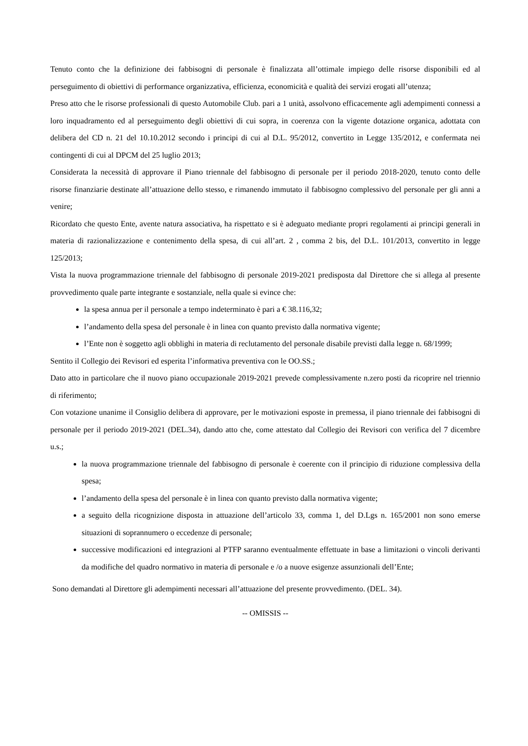Tenuto conto che la definizione dei fabbisogni di personale è finalizzata all’ottimale impiego delle risorse disponibili ed al perseguimento di obiettivi di performance organizzativa, efficienza, economicità e qualità dei servizi erogati all’utenza;
Preso atto che le risorse professionali di questo Automobile Club. pari a 1 unità, assolvono efficacemente agli adempimenti connessi a loro inquadramento ed al perseguimento degli obiettivi di cui sopra, in coerenza con la vigente dotazione organica, adottata con delibera del CD n. 21 del 10.10.2012 secondo i principi di cui al D.L. 95/2012, convertito in Legge 135/2012, e confermata nei contingenti di cui al DPCM del 25 luglio 2013;
Considerata la necessità di approvare il Piano triennale del fabbisogno di personale per il periodo 2018-2020, tenuto conto delle risorse finanziarie destinate all’attuazione dello stesso, e rimanendo immutato il fabbisogno complessivo del personale per gli anni a venire;
Ricordato che questo Ente, avente natura associativa, ha rispettato e si è adeguato mediante propri regolamenti ai principi generali in materia di razionalizzazione e contenimento della spesa, di cui all’art. 2 , comma 2 bis, del D.L. 101/2013, convertito in legge 125/2013;
Vista la nuova programmazione triennale del fabbisogno di personale 2019-2021 predisposta dal Direttore che si allega al presente provvedimento quale parte integrante e sostanziale, nella quale si evince che:
la spesa annua per il personale a tempo indeterminato è pari a € 38.116,32;
l’andamento della spesa del personale è in linea con quanto previsto dalla normativa vigente;
l’Ente non è soggetto agli obblighi in materia di reclutamento del personale disabile previsti dalla legge n. 68/1999;
Sentito il Collegio dei Revisori ed esperita l’informativa preventiva con le OO.SS.;
Dato atto in particolare che il nuovo piano occupazionale 2019-2021 prevede complessivamente n.zero posti da ricoprire nel triennio di riferimento;
Con votazione unanime il Consiglio delibera di approvare, per le motivazioni esposte in premessa, il piano triennale dei fabbisogni di personale per il periodo 2019-2021 (DEL.34), dando atto che, come attestato dal Collegio dei Revisori con verifica del 7 dicembre u.s.;
la nuova programmazione triennale del fabbisogno di personale è coerente con il principio di riduzione complessiva della spesa;
l’andamento della spesa del personale è in linea con quanto previsto dalla normativa vigente;
a seguito della ricognizione disposta in attuazione dell’articolo 33, comma 1, del D.Lgs n. 165/2001 non sono emerse situazioni di soprannumero o eccedenze di personale;
successive modificazioni ed integrazioni al PTFP saranno eventualmente effettuate in base a limitazioni o vincoli derivanti da modifiche del quadro normativo in materia di personale e /o a nuove esigenze assunzionali dell’Ente;
Sono demandati al Direttore gli adempimenti necessari all’attuazione del presente provvedimento. (DEL. 34).
-- OMISSIS --